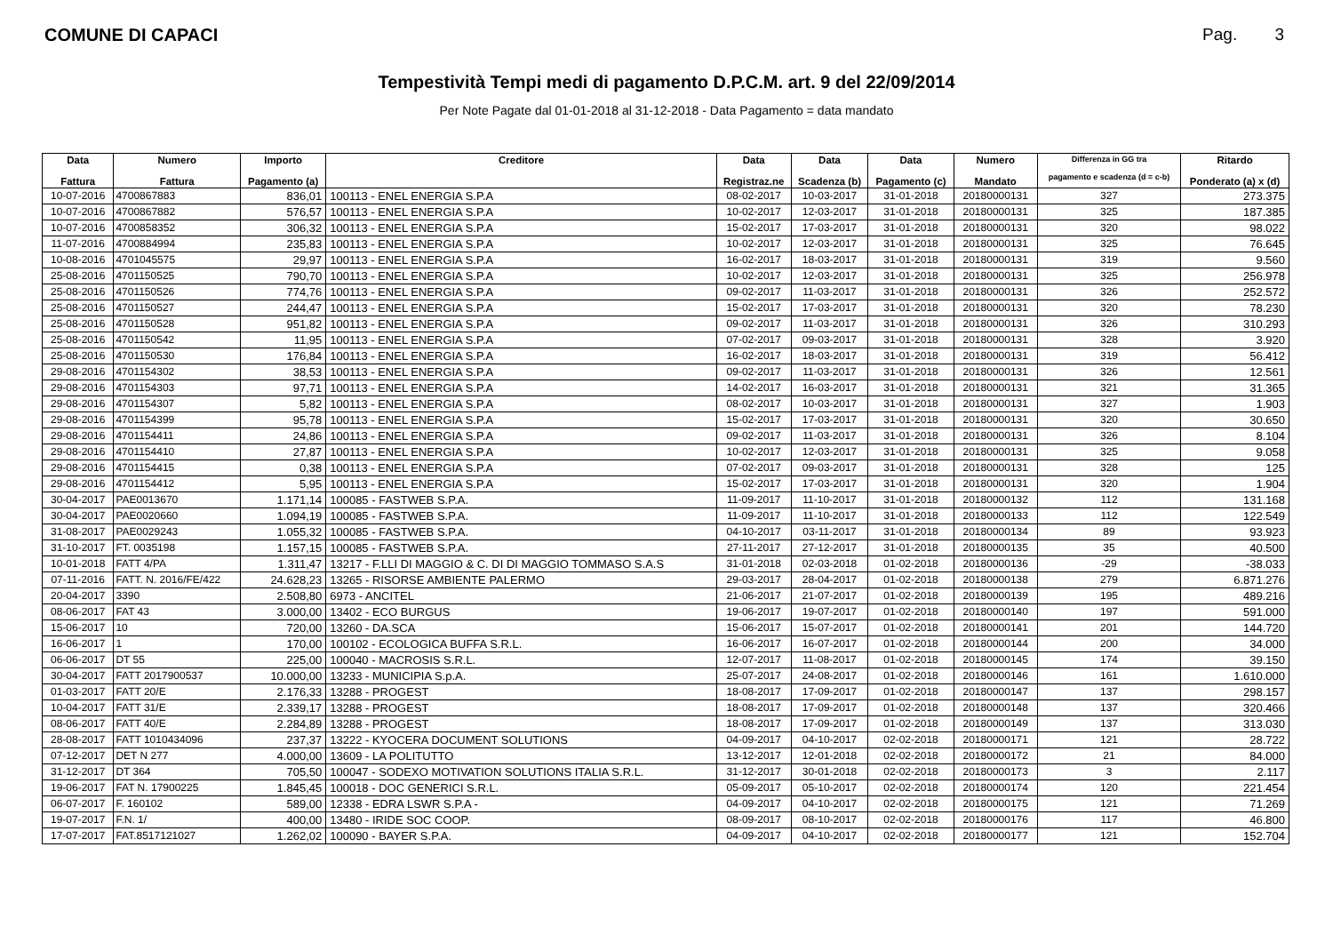COMUNE DI CAPACI Pag. 3
Tempestività Tempi medi di pagamento D.P.C.M. art. 9 del 22/09/2014
Per Note Pagate dal 01-01-2018 al 31-12-2018 - Data Pagamento = data mandato
| Data Fattura | Numero Fattura | Importo Pagamento (a) | Creditore | Data Registraz.ne | Data Scadenza (b) | Data Pagamento (c) | Numero Mandato | Differenza in GG tra pagamento e scadenza (d = c-b) | Ritardo Ponderato (a) x (d) |
| --- | --- | --- | --- | --- | --- | --- | --- | --- | --- |
| 10-07-2016 | 4700867883 | 836,01 | 100113 - ENEL ENERGIA S.P.A | 08-02-2017 | 10-03-2017 | 31-01-2018 | 20180000131 | 327 | 273.375 |
| 10-07-2016 | 4700867882 | 576,57 | 100113 - ENEL ENERGIA S.P.A | 10-02-2017 | 12-03-2017 | 31-01-2018 | 20180000131 | 325 | 187.385 |
| 10-07-2016 | 4700858352 | 306,32 | 100113 - ENEL ENERGIA S.P.A | 15-02-2017 | 17-03-2017 | 31-01-2018 | 20180000131 | 320 | 98.022 |
| 11-07-2016 | 4700884994 | 235,83 | 100113 - ENEL ENERGIA S.P.A | 10-02-2017 | 12-03-2017 | 31-01-2018 | 20180000131 | 325 | 76.645 |
| 10-08-2016 | 4701045575 | 29,97 | 100113 - ENEL ENERGIA S.P.A | 16-02-2017 | 18-03-2017 | 31-01-2018 | 20180000131 | 319 | 9.560 |
| 25-08-2016 | 4701150525 | 790,70 | 100113 - ENEL ENERGIA S.P.A | 10-02-2017 | 12-03-2017 | 31-01-2018 | 20180000131 | 325 | 256.978 |
| 25-08-2016 | 4701150526 | 774,76 | 100113 - ENEL ENERGIA S.P.A | 09-02-2017 | 11-03-2017 | 31-01-2018 | 20180000131 | 326 | 252.572 |
| 25-08-2016 | 4701150527 | 244,47 | 100113 - ENEL ENERGIA S.P.A | 15-02-2017 | 17-03-2017 | 31-01-2018 | 20180000131 | 320 | 78.230 |
| 25-08-2016 | 4701150528 | 951,82 | 100113 - ENEL ENERGIA S.P.A | 09-02-2017 | 11-03-2017 | 31-01-2018 | 20180000131 | 326 | 310.293 |
| 25-08-2016 | 4701150542 | 11,95 | 100113 - ENEL ENERGIA S.P.A | 07-02-2017 | 09-03-2017 | 31-01-2018 | 20180000131 | 328 | 3.920 |
| 25-08-2016 | 4701150530 | 176,84 | 100113 - ENEL ENERGIA S.P.A | 16-02-2017 | 18-03-2017 | 31-01-2018 | 20180000131 | 319 | 56.412 |
| 29-08-2016 | 4701154302 | 38,53 | 100113 - ENEL ENERGIA S.P.A | 09-02-2017 | 11-03-2017 | 31-01-2018 | 20180000131 | 326 | 12.561 |
| 29-08-2016 | 4701154303 | 97,71 | 100113 - ENEL ENERGIA S.P.A | 14-02-2017 | 16-03-2017 | 31-01-2018 | 20180000131 | 321 | 31.365 |
| 29-08-2016 | 4701154307 | 5,82 | 100113 - ENEL ENERGIA S.P.A | 08-02-2017 | 10-03-2017 | 31-01-2018 | 20180000131 | 327 | 1.903 |
| 29-08-2016 | 4701154399 | 95,78 | 100113 - ENEL ENERGIA S.P.A | 15-02-2017 | 17-03-2017 | 31-01-2018 | 20180000131 | 320 | 30.650 |
| 29-08-2016 | 4701154411 | 24,86 | 100113 - ENEL ENERGIA S.P.A | 09-02-2017 | 11-03-2017 | 31-01-2018 | 20180000131 | 326 | 8.104 |
| 29-08-2016 | 4701154410 | 27,87 | 100113 - ENEL ENERGIA S.P.A | 10-02-2017 | 12-03-2017 | 31-01-2018 | 20180000131 | 325 | 9.058 |
| 29-08-2016 | 4701154415 | 0,38 | 100113 - ENEL ENERGIA S.P.A | 07-02-2017 | 09-03-2017 | 31-01-2018 | 20180000131 | 328 | 125 |
| 29-08-2016 | 4701154412 | 5,95 | 100113 - ENEL ENERGIA S.P.A | 15-02-2017 | 17-03-2017 | 31-01-2018 | 20180000131 | 320 | 1.904 |
| 30-04-2017 | PAE0013670 | 1.171,14 | 100085 - FASTWEB S.P.A. | 11-09-2017 | 11-10-2017 | 31-01-2018 | 20180000132 | 112 | 131.168 |
| 30-04-2017 | PAE0020660 | 1.094,19 | 100085 - FASTWEB S.P.A. | 11-09-2017 | 11-10-2017 | 31-01-2018 | 20180000133 | 112 | 122.549 |
| 31-08-2017 | PAE0029243 | 1.055,32 | 100085 - FASTWEB S.P.A. | 04-10-2017 | 03-11-2017 | 31-01-2018 | 20180000134 | 89 | 93.923 |
| 31-10-2017 | FT. 0035198 | 1.157,15 | 100085 - FASTWEB S.P.A. | 27-11-2017 | 27-12-2017 | 31-01-2018 | 20180000135 | 35 | 40.500 |
| 10-01-2018 | FATT 4/PA | 1.311,47 | 13217 - F.LLI DI MAGGIO & C. DI DI MAGGIO TOMMASO S.A.S | 31-01-2018 | 02-03-2018 | 01-02-2018 | 20180000136 | -29 | -38.033 |
| 07-11-2016 | FATT. N. 2016/FE/422 | 24.628,23 | 13265 - RISORSE AMBIENTE PALERMO | 29-03-2017 | 28-04-2017 | 01-02-2018 | 20180000138 | 279 | 6.871.276 |
| 20-04-2017 | 3390 | 2.508,80 | 6973 - ANCITEL | 21-06-2017 | 21-07-2017 | 01-02-2018 | 20180000139 | 195 | 489.216 |
| 08-06-2017 | FAT 43 | 3.000,00 | 13402 - ECO BURGUS | 19-06-2017 | 19-07-2017 | 01-02-2018 | 20180000140 | 197 | 591.000 |
| 15-06-2017 | 10 | 720,00 | 13260 - DA.SCA | 15-06-2017 | 15-07-2017 | 01-02-2018 | 20180000141 | 201 | 144.720 |
| 16-06-2017 | 1 | 170,00 | 100102 - ECOLOGICA BUFFA S.R.L. | 16-06-2017 | 16-07-2017 | 01-02-2018 | 20180000144 | 200 | 34.000 |
| 06-06-2017 | DT 55 | 225,00 | 100040 - MACROSIS S.R.L. | 12-07-2017 | 11-08-2017 | 01-02-2018 | 20180000145 | 174 | 39.150 |
| 30-04-2017 | FATT 2017900537 | 10.000,00 | 13233 - MUNICIPIA S.p.A. | 25-07-2017 | 24-08-2017 | 01-02-2018 | 20180000146 | 161 | 1.610.000 |
| 01-03-2017 | FATT 20/E | 2.176,33 | 13288 - PROGEST | 18-08-2017 | 17-09-2017 | 01-02-2018 | 20180000147 | 137 | 298.157 |
| 10-04-2017 | FATT 31/E | 2.339,17 | 13288 - PROGEST | 18-08-2017 | 17-09-2017 | 01-02-2018 | 20180000148 | 137 | 320.466 |
| 08-06-2017 | FATT 40/E | 2.284,89 | 13288 - PROGEST | 18-08-2017 | 17-09-2017 | 01-02-2018 | 20180000149 | 137 | 313.030 |
| 28-08-2017 | FATT 1010434096 | 237,37 | 13222 - KYOCERA DOCUMENT SOLUTIONS | 04-09-2017 | 04-10-2017 | 02-02-2018 | 20180000171 | 121 | 28.722 |
| 07-12-2017 | DET N 277 | 4.000,00 | 13609 - LA POLITUTTO | 13-12-2017 | 12-01-2018 | 02-02-2018 | 20180000172 | 21 | 84.000 |
| 31-12-2017 | DT 364 | 705,50 | 100047 - SODEXO MOTIVATION SOLUTIONS ITALIA S.R.L. | 31-12-2017 | 30-01-2018 | 02-02-2018 | 20180000173 | 3 | 2.117 |
| 19-06-2017 | FAT N. 17900225 | 1.845,45 | 100018 - DOC GENERICI S.R.L. | 05-09-2017 | 05-10-2017 | 02-02-2018 | 20180000174 | 120 | 221.454 |
| 06-07-2017 | F. 160102 | 589,00 | 12338 - EDRA LSWR S.P.A - | 04-09-2017 | 04-10-2017 | 02-02-2018 | 20180000175 | 121 | 71.269 |
| 19-07-2017 | F.N. 1/ | 400,00 | 13480 - IRIDE SOC COOP. | 08-09-2017 | 08-10-2017 | 02-02-2018 | 20180000176 | 117 | 46.800 |
| 17-07-2017 | FAT.8517121027 | 1.262,02 | 100090 - BAYER S.P.A. | 04-09-2017 | 04-10-2017 | 02-02-2018 | 20180000177 | 121 | 152.704 |